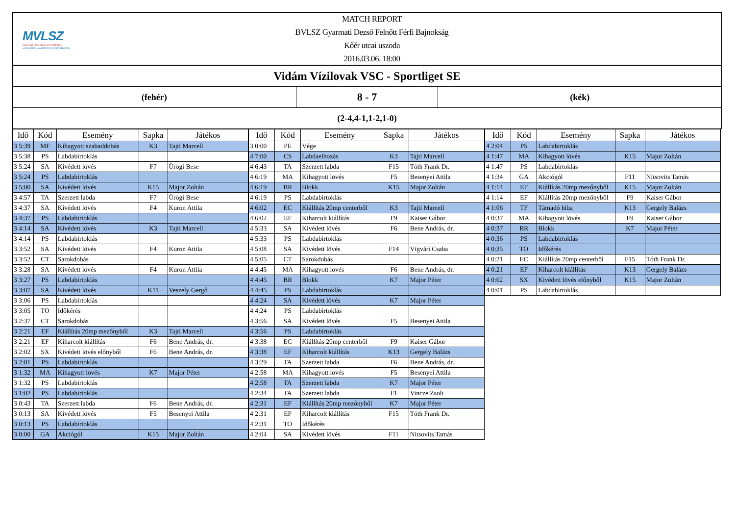MVLSZ
MAGYAR VÍZILABDA SZÖVETSÉG
HUNGARIAN WATER POLO FEDERATION
MATCH REPORT
BVLSZ Gyarmati Dezső Felnőtt Férfi Bajnokság
Kőér utcai uszoda
2016.03.06. 18:00
Vidám Vízilovak VSC - Sportliget SE
(fehér)
8 - 7
(kék)
(2-4,4-1,1-2,1-0)
| Idő | Kód | Esemény | Sapka | Játékos |
| --- | --- | --- | --- | --- |
| 3 5:39 | MF | Kihagyott szabaddobás | K3 | Tajti Marcell |
| 3 5:38 | PS | Labdabirtoklás | | |
| 3 5:24 | SA | Kivédett lövés | F7 | Ürögi Bese |
| 3 5:24 | PS | Labdabirtoklás | | |
| 3 5:00 | SA | Kivédett lövés | K15 | Major Zoltán |
| 3 4:57 | TA | Szerzett labda | F7 | Ürögi Bese |
| 3 4:37 | SA | Kivédett lövés | F4 | Kuron Attila |
| 3 4:37 | PS | Labdabirtoklás | | |
| 3 4:14 | SA | Kivédett lövés | K3 | Tajti Marcell |
| 3 4:14 | PS | Labdabirtoklás | | |
| 3 3:52 | SA | Kivédett lövés | F4 | Kuron Attila |
| 3 3:52 | CT | Sarokdobás | | |
| 3 3:28 | SA | Kivédett lövés | F4 | Kuron Attila |
| 3 3:27 | PS | Labdabirtoklás | | |
| 3 3:07 | SA | Kivédett lövés | K11 | Veszely Gergő |
| 3 3:06 | PS | Labdabirtoklás | | |
| 3 3:05 | TO | Időkérés | | |
| 3 2:37 | CT | Sarokdobás | | |
| 3 2:21 | EF | Kiállítás 20mp mezőnyből | K3 | Tajti Marcell |
| 3 2:21 | EF | Kiharcolt kiállítás | F6 | Bene András, dr. |
| 3 2:02 | SX | Kivédett lövés előnyből | F6 | Bene András, dr. |
| 3 2:01 | PS | Labdabirtoklás | | |
| 3 1:32 | MA | Kihagyott lövés | K7 | Major Péter |
| 3 1:32 | PS | Labdabirtoklás | | |
| 3 1:02 | PS | Labdabirtoklás | | |
| 3 0:43 | TA | Szerzett labda | F6 | Bene András, dr. |
| 3 0:13 | SA | Kivédett lövés | F5 | Besenyei Attila |
| 3 0:13 | PS | Labdabirtoklás | | |
| 3 0:00 | GA | Akciógól | K15 | Major Zoltán |
| Idő | Kód | Esemény | Sapka | Játékos |
| --- | --- | --- | --- | --- |
| 3 0:00 | PE | Vége | | |
| 4 7:00 | CS | Labdaelhozás | K3 | Tajti Marcell |
| 4 6:43 | TA | Szerzett labda | F15 | Tóth Frank Dr. |
| 4 6:19 | MA | Kihagyott lövés | F5 | Besenyei Attila |
| 4 6:19 | BR | Blokk | K15 | Major Zoltán |
| 4 6:19 | PS | Labdabirtoklás | | |
| 4 6:02 | EC | Kiállítás 20mp centerből | K3 | Tajti Marcell |
| 4 6:02 | EF | Kiharcolt kiállítás | F9 | Kaiser Gábor |
| 4 5:33 | SA | Kivédett lövés | F6 | Bene András, dr. |
| 4 5:33 | PS | Labdabirtoklás | | |
| 4 5:08 | SA | Kivédett lövés | F14 | Vígvári Csaba |
| 4 5:05 | CT | Sarokdobás | | |
| 4 4:45 | MA | Kihagyott lövés | F6 | Bene András, dr. |
| 4 4:45 | BR | Blokk | K7 | Major Péter |
| 4 4:45 | PS | Labdabirtoklás | | |
| 4 4:24 | SA | Kivédett lövés | K7 | Major Péter |
| 4 4:24 | PS | Labdabirtoklás | | |
| 4 3:56 | SA | Kivédett lövés | F5 | Besenyei Attila |
| 4 3:56 | PS | Labdabirtoklás | | |
| 4 3:38 | EC | Kiállítás 20mp centerből | F9 | Kaiser Gábor |
| 4 3:38 | EF | Kiharcolt kiállítás | K13 | Gergely Balázs |
| 4 3:29 | TA | Szerzett labda | F6 | Bene András, dr. |
| 4 2:58 | MA | Kihagyott lövés | F5 | Besenyei Attila |
| 4 2:58 | TA | Szerzett labda | K7 | Major Péter |
| 4 2:34 | TA | Szerzett labda | F1 | Vincze Zsolt |
| 4 2:31 | EF | Kiállítás 20mp mezőnyből | K7 | Major Péter |
| 4 2:31 | EF | Kiharcolt kiállítás | F15 | Tóth Frank Dr. |
| 4 2:31 | TO | Időkérés | | |
| 4 2:04 | SA | Kivédett lövés | F11 | Nitsovits Tamás |
| Idő | Kód | Esemény | Sapka | Játékos |
| --- | --- | --- | --- | --- |
| 4 2:04 | PS | Labdabirtoklás | | |
| 4 1:47 | MA | Kihagyott lövés | K15 | Major Zoltán |
| 4 1:47 | PS | Labdabirtoklás | | |
| 4 1:34 | GA | Akciógól | F11 | Nitsovits Tamás |
| 4 1:14 | EF | Kiállítás 20mp mezőnyből | K15 | Major Zoltán |
| 4 1:14 | EF | Kiállítás 20mp mezőnyből | F9 | Kaiser Gábor |
| 4 1:06 | TF | Támadó hiba | K13 | Gergely Balázs |
| 4 0:37 | MA | Kihagyott lövés | F9 | Kaiser Gábor |
| 4 0:37 | BR | Blokk | K7 | Major Péter |
| 4 0:36 | PS | Labdabirtoklás | | |
| 4 0:35 | TO | Időkérés | | |
| 4 0:21 | EC | Kiállítás 20mp centerből | F15 | Tóth Frank Dr. |
| 4 0:21 | EF | Kiharcolt kiállítás | K13 | Gergely Balázs |
| 4 0:02 | SX | Kivédett lövés előnyből | K15 | Major Zoltán |
| 4 0:01 | PS | Labdabirtoklás | | |